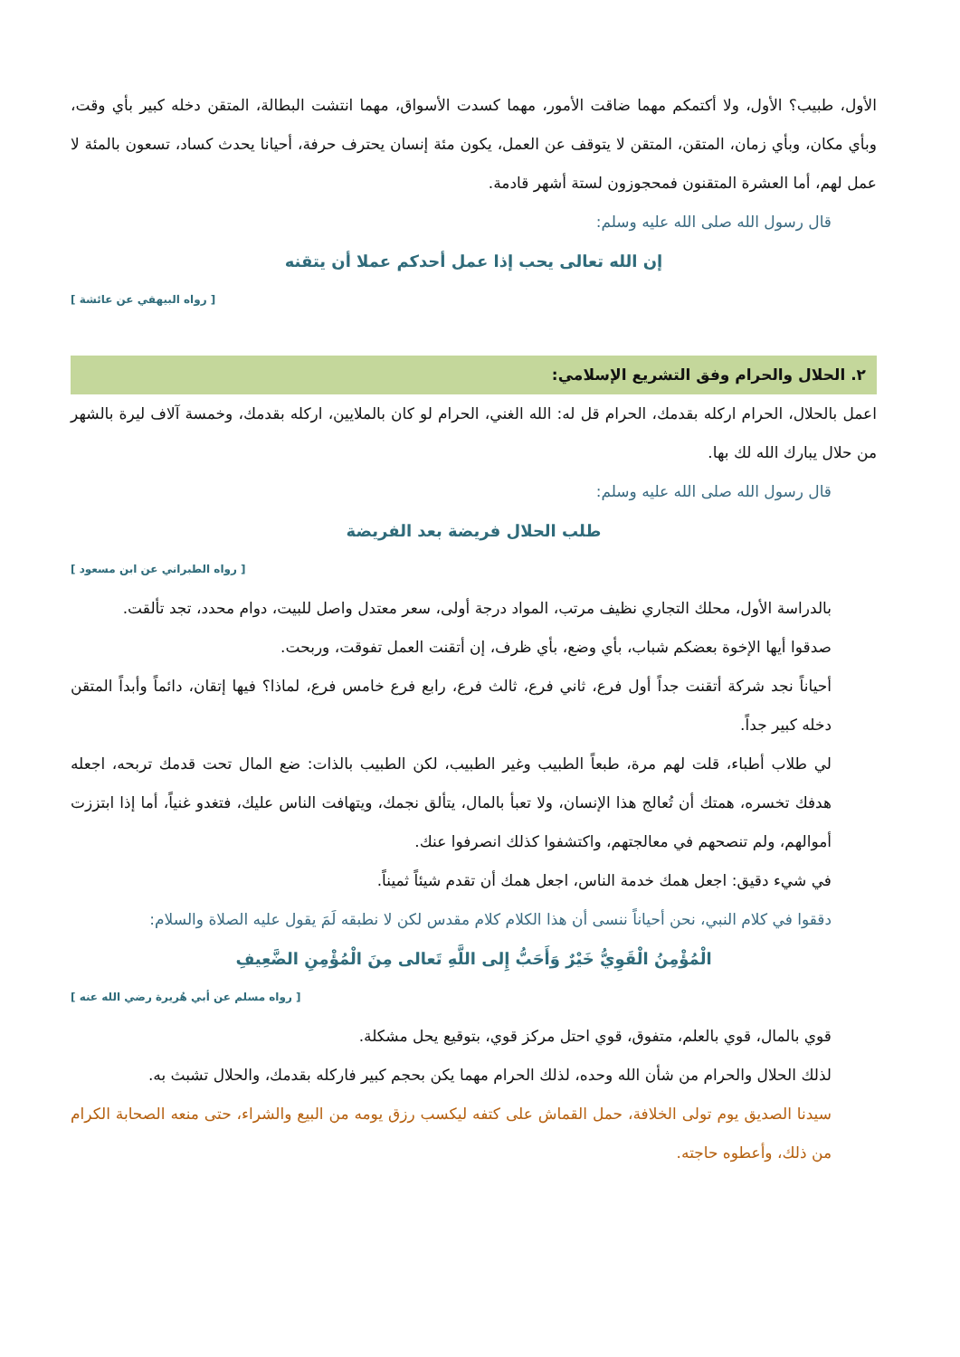الأول، طبيب؟ الأول، ولا أكتمكم مهما ضاقت الأمور، مهما كسدت الأسواق، مهما انتشت البطالة، المتقن دخله كبير بأي وقت، وبأي مكان، وبأي زمان، المتقن، المتقن لا يتوقف عن العمل، يكون مئة إنسان يحترف حرفة، أحيانا يحدث كساد، تسعون بالمئة لا عمل لهم، أما العشرة المتقنون فمحجوزون لستة أشهر قادمة.
قال رسول الله صلى الله عليه وسلم:
إن الله تعالى يحب إذا عمل أحدكم عملا أن يتقنه
[ رواه البيهقي عن عائشة ]
٢. الحلال والحرام وفق التشريع الإسلامي:
اعمل بالحلال، الحرام اركله بقدمك، الحرام قل له: الله الغني، الحرام لو كان بالملايين، اركله بقدمك، وخمسة آلاف ليرة بالشهر من حلال يبارك الله لك بها.
قال رسول الله صلى الله عليه وسلم:
طلب الحلال فريضة بعد الفريضة
[ رواه الطبراني عن ابن مسعود ]
بالدراسة الأول، محلك التجاري نظيف مرتب، المواد درجة أولى، سعر معتدل واصل للبيت، دوام محدد، تجد تألقت.
صدقوا أيها الإخوة بعضكم شباب، بأي وضع، بأي ظرف، إن أتقنت العمل تفوقت، وربحت.
أحياناً نجد شركة أتقنت جداً أول فرع، ثاني فرع، ثالث فرع، رابع فرع خامس فرع، لماذا؟ فيها إتقان، دائماً وأبداً المتقن دخله كبير جداً.
لي طلاب أطباء، قلت لهم مرة، طبعاً الطبيب وغير الطبيب، لكن الطبيب بالذات: ضع المال تحت قدمك تربحه، اجعله هدفك تخسره، همتك أن تُعالج هذا الإنسان، ولا تعبأ بالمال، يتألق نجمك، ويتهافت الناس عليك، فتغدو غنياً، أما إذا ابتززت أموالهم، ولم تنصحهم في معالجتهم، واكتشفوا كذلك انصرفوا عنك.
في شيء دقيق: اجعل همك خدمة الناس، اجعل همك أن تقدم شيئاً ثميناً.
دققوا في كلام النبي، نحن أحياناً ننسى أن هذا الكلام كلام مقدس لكن لا نطبقه لَمَ يقول عليه الصلاة والسلام:
الْمُؤْمِنُ الْقَوِيُّ خَيْرٌ وَأَحَبُّ إِلى اللَّهِ تَعالى مِنَ الْمُؤْمِنِ الضَّعِيفِ
[ رواه مسلم عن أبي هُريرة رضي الله عنه ]
قوي بالمال، قوي بالعلم، متفوق، قوي احتل مركز قوي، بتوقيع يحل مشكلة.
لذلك الحلال والحرام من شأن الله وحده، لذلك الحرام مهما يكن بحجم كبير فاركله بقدمك، والحلال تشبث به.
سيدنا الصديق يوم تولى الخلافة، حمل القماش على كتفه ليكسب رزق يومه من البيع والشراء، حتى منعه الصحابة الكرام من ذلك، وأعطوه حاجته.